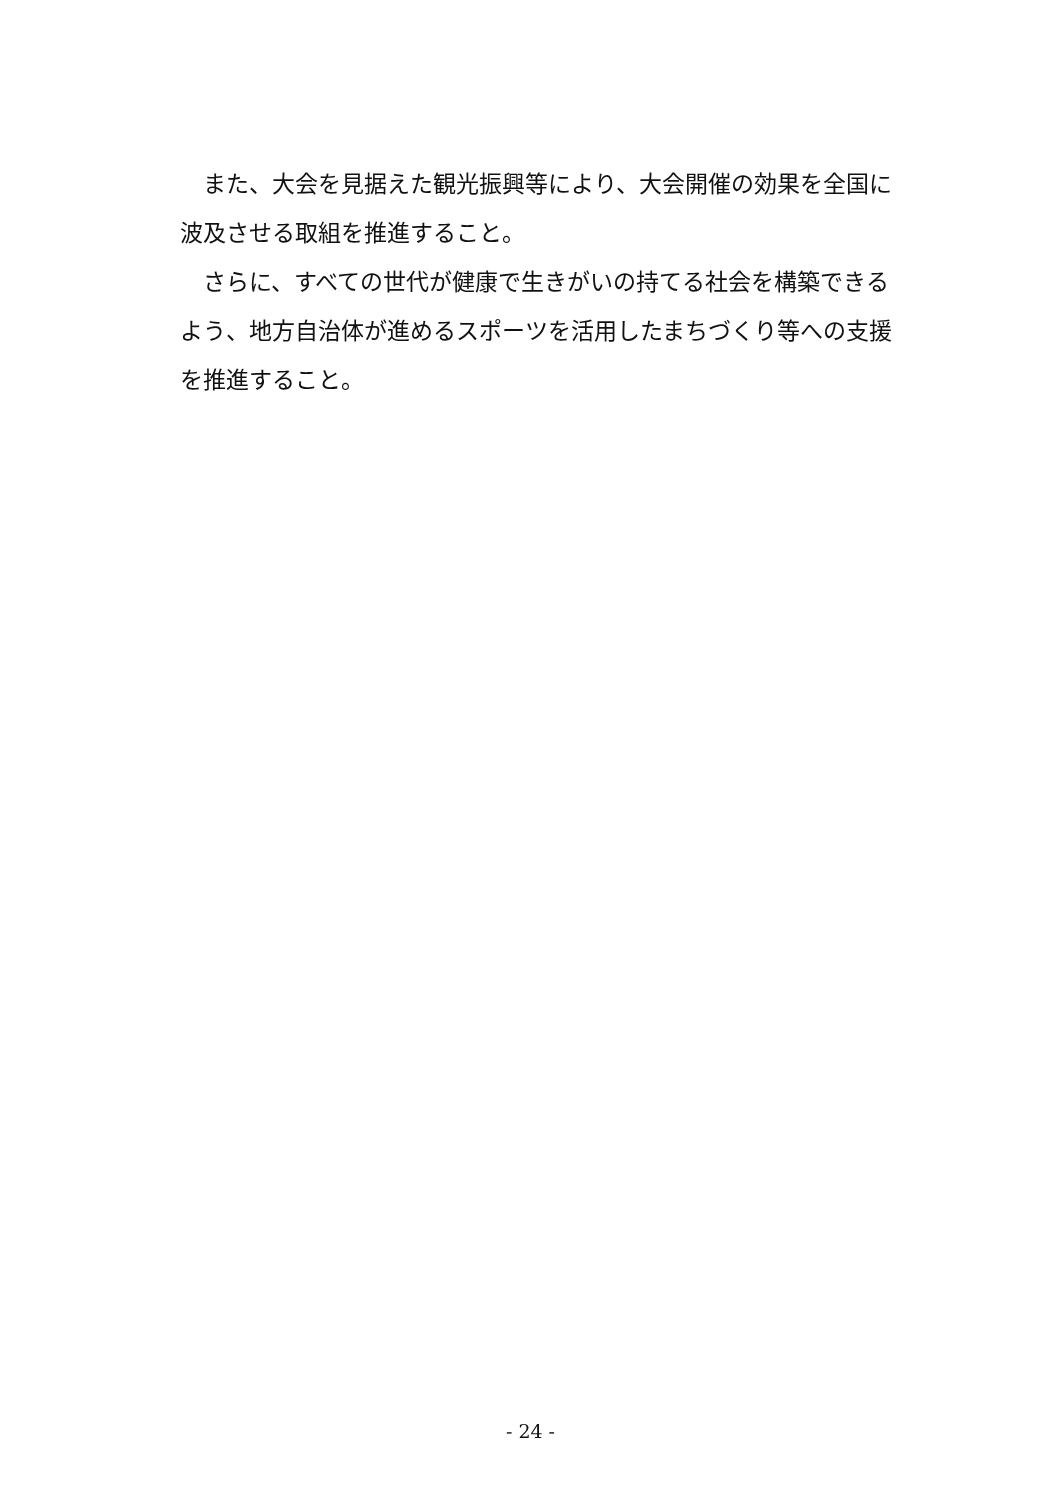また、大会を見据えた観光振興等により、大会開催の効果を全国に波及させる取組を推進すること。
さらに、すべての世代が健康で生きがいの持てる社会を構築できるよう、地方自治体が進めるスポーツを活用したまちづくり等への支援を推進すること。
- 24 -